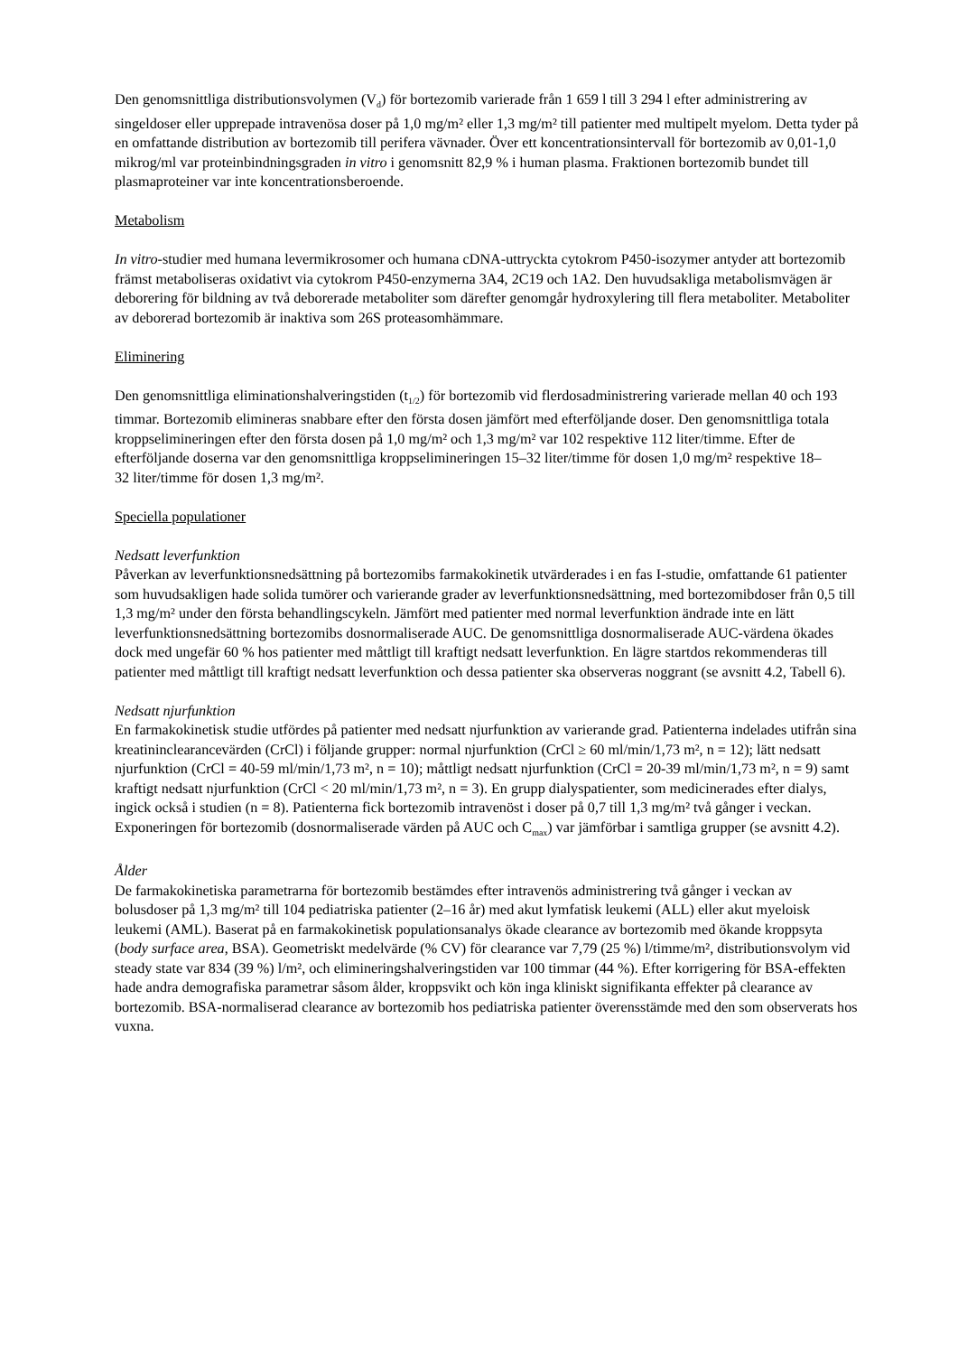Den genomsnittliga distributionsvolymen (V<sub>d</sub>) för bortezomib varierade från 1 659 l till 3 294 l efter administrering av singeldoser eller upprepade intravenösa doser på 1,0 mg/m² eller 1,3 mg/m² till patienter med multipelt myelom. Detta tyder på en omfattande distribution av bortezomib till perifera vävnader. Över ett koncentrationsintervall för bortezomib av 0,01-1,0 mikrog/ml var proteinbindningsgraden in vitro i genomsnitt 82,9 % i human plasma. Fraktionen bortezomib bundet till plasmaproteiner var inte koncentrationsberoende.
Metabolism
In vitro-studier med humana levermikrosomer och humana cDNA-uttryckta cytokrom P450-isozymer antyder att bortezomib främst metaboliseras oxidativt via cytokrom P450-enzymerna 3A4, 2C19 och 1A2. Den huvudsakliga metabolismvägen är deborering för bildning av två deborerade metaboliter som därefter genomgår hydroxylering till flera metaboliter. Metaboliter av deborerad bortezomib är inaktiva som 26S proteasomhämmare.
Eliminering
Den genomsnittliga eliminationshalveringstiden (t<sub>1/2</sub>) för bortezomib vid flerdosadministrering varierade mellan 40 och 193 timmar. Bortezomib elimineras snabbare efter den första dosen jämfört med efterföljande doser. Den genomsnittliga totala kroppselimineringen efter den första dosen på 1,0 mg/m² och 1,3 mg/m² var 102 respektive 112 liter/timme. Efter de efterföljande doserna var den genomsnittliga kroppselimineringen 15–32 liter/timme för dosen 1,0 mg/m² respektive 18–
32 liter/timme för dosen 1,3 mg/m².
Speciella populationer
Nedsatt leverfunktion
Påverkan av leverfunktionsnedsättning på bortezomibs farmakokinetik utvärderades i en fas I-studie, omfattande 61 patienter som huvudsakligen hade solida tumörer och varierande grader av leverfunktionsnedsättning, med bortezomibdoser från 0,5 till 1,3 mg/m² under den första behandlingscykeln. Jämfört med patienter med normal leverfunktion ändrade inte en lätt leverfunktionsnedsättning bortezomibs dosnormaliserade AUC. De genomsnittliga dosnormaliserade AUC-värdena ökades dock med ungefär 60 % hos patienter med måttligt till kraftigt nedsatt leverfunktion. En lägre startdos rekommenderas till patienter med måttligt till kraftigt nedsatt leverfunktion och dessa patienter ska observeras noggrant (se avsnitt 4.2, Tabell 6).
Nedsatt njurfunktion
En farmakokinetisk studie utfördes på patienter med nedsatt njurfunktion av varierande grad. Patienterna indelades utifrån sina kreatininclearancevärden (CrCl) i följande grupper: normal njurfunktion (CrCl ≥ 60 ml/min/1,73 m², n = 12); lätt nedsatt njurfunktion (CrCl = 40-59 ml/min/1,73 m², n = 10); måttligt nedsatt njurfunktion (CrCl = 20-39 ml/min/1,73 m², n = 9) samt kraftigt nedsatt njurfunktion (CrCl < 20 ml/min/1,73 m², n = 3). En grupp dialyspatienter, som medicinerades efter dialys, ingick också i studien (n = 8). Patienterna fick bortezomib intravenöst i doser på 0,7 till 1,3 mg/m² två gånger i veckan. Exponeringen för bortezomib (dosnormaliserade värden på AUC och C<sub>max</sub>) var jämförbar i samtliga grupper (se avsnitt 4.2).
Ålder
De farmakokinetiska parametrarna för bortezomib bestämdes efter intravenös administrering två gånger i veckan av bolusdoser på 1,3 mg/m² till 104 pediatriska patienter (2–16 år) med akut lymfatisk leukemi (ALL) eller akut myeloisk leukemi (AML). Baserat på en farmakokinetisk populationsanalys ökade clearance av bortezomib med ökande kroppsyta (body surface area, BSA). Geometriskt medelvärde (% CV) för clearance var 7,79 (25 %) l/timme/m², distributionsvolym vid steady state var 834 (39 %) l/m², och elimineringshalveringstiden var 100 timmar (44 %). Efter korrigering för BSA-effekten hade andra demografiska parametrar såsom ålder, kroppsvikt och kön inga kliniskt signifikanta effekter på clearance av bortezomib. BSA-normaliserad clearance av bortezomib hos pediatriska patienter överensstämde med den som observerats hos vuxna.